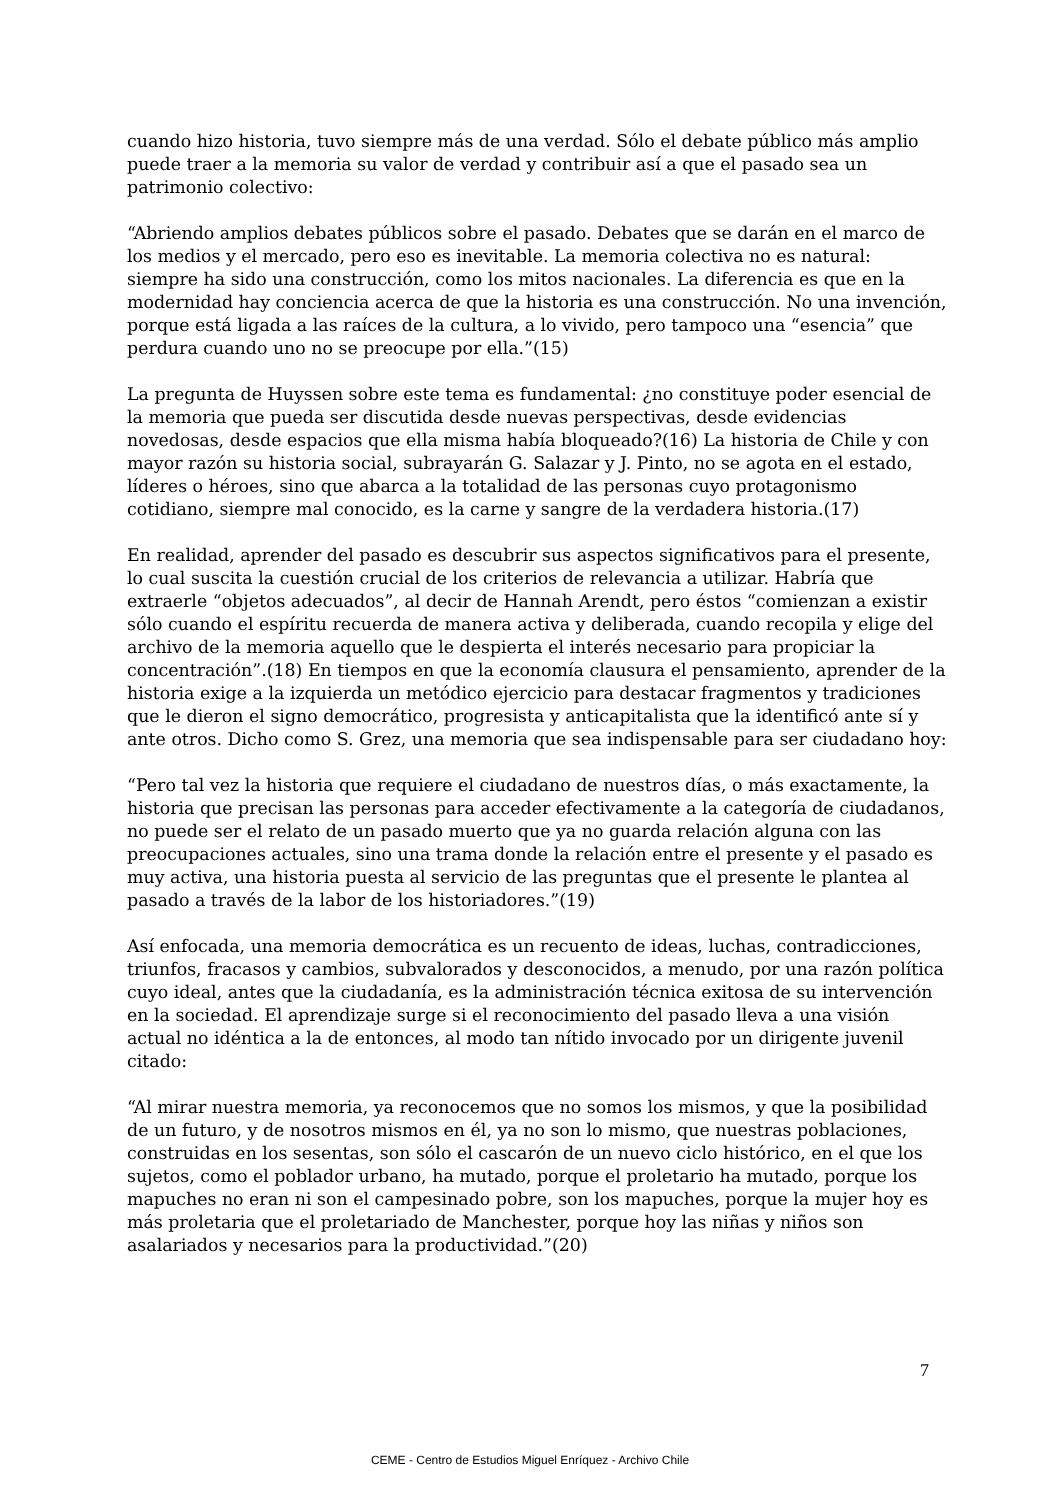cuando hizo historia, tuvo siempre más de una verdad. Sólo el debate público más amplio puede traer a la memoria su valor de verdad y contribuir así a que el pasado sea un patrimonio colectivo:
“Abriendo amplios debates públicos sobre el pasado. Debates que se darán en el marco de los medios y el mercado, pero eso es inevitable. La memoria colectiva no es natural: siempre ha sido una construcción, como los mitos nacionales. La diferencia es que en la modernidad hay conciencia acerca de que la historia es una construcción. No una invención, porque está ligada a las raíces de la cultura, a lo vivido, pero tampoco una “esencia” que perdura cuando uno no se preocupe por ella.”(15)
La pregunta de Huyssen sobre este tema es fundamental: ¿no constituye poder esencial de la memoria que pueda ser discutida desde nuevas perspectivas, desde evidencias novedosas, desde espacios que ella misma había bloqueado?(16) La historia de Chile y con mayor razón su historia social, subrayarán G. Salazar y J. Pinto, no se agota en el estado, líderes o héroes, sino que abarca a la totalidad de las personas cuyo protagonismo cotidiano, siempre mal conocido, es la carne y sangre de la verdadera historia.(17)
En realidad, aprender del pasado es descubrir sus aspectos significativos para el presente, lo cual suscita la cuestión crucial de los criterios de relevancia a utilizar. Habría que extraerle “objetos adecuados”, al decir de Hannah Arendt, pero éstos “comienzan a existir sólo cuando el espíritu recuerda de manera activa y deliberada, cuando recopila y elige del archivo de la memoria aquello que le despierta el interés necesario para propiciar la concentración”.(18) En tiempos en que la economía clausura el pensamiento, aprender de la historia exige a la izquierda un metódico ejercicio para destacar fragmentos y tradiciones que le dieron el signo democrático, progresista y anticapitalista que la identificó ante sí y ante otros. Dicho como S. Grez, una memoria que sea indispensable para ser ciudadano hoy:
“Pero tal vez la historia que requiere el ciudadano de nuestros días, o más exactamente, la historia que precisan las personas para acceder efectivamente a la categoría de ciudadanos, no puede ser el relato de un pasado muerto que ya no guarda relación alguna con las preocupaciones actuales, sino una trama donde la relación entre el presente y el pasado es muy activa, una historia puesta al servicio de las preguntas que el presente le plantea al pasado a través de la labor de los historiadores.”(19)
Así enfocada, una memoria democrática es un recuento de ideas, luchas, contradicciones, triunfos, fracasos y cambios, subvalorados y desconocidos, a menudo, por una razón política cuyo ideal, antes que la ciudadanía, es la administración técnica exitosa de su intervención en la sociedad. El aprendizaje surge si el reconocimiento del pasado lleva a una visión actual no idéntica a la de entonces, al modo tan nítido invocado por un dirigente juvenil citado:
“Al mirar nuestra memoria, ya reconocemos que no somos los mismos, y que la posibilidad de un futuro, y de nosotros mismos en él, ya no son lo mismo, que nuestras poblaciones, construidas en los sesentas, son sólo el cascarón de un nuevo ciclo histórico, en el que los sujetos, como el poblador urbano, ha mutado, porque el proletario ha mutado, porque los mapuches no eran ni son el campesinado pobre, son los mapuches, porque la mujer hoy es más proletaria que el proletariado de Manchester, porque hoy las niñas y niños son asalariados y necesarios para la productividad.”(20)
7
CEME - Centro de Estudios Miguel Enríquez - Archivo Chile